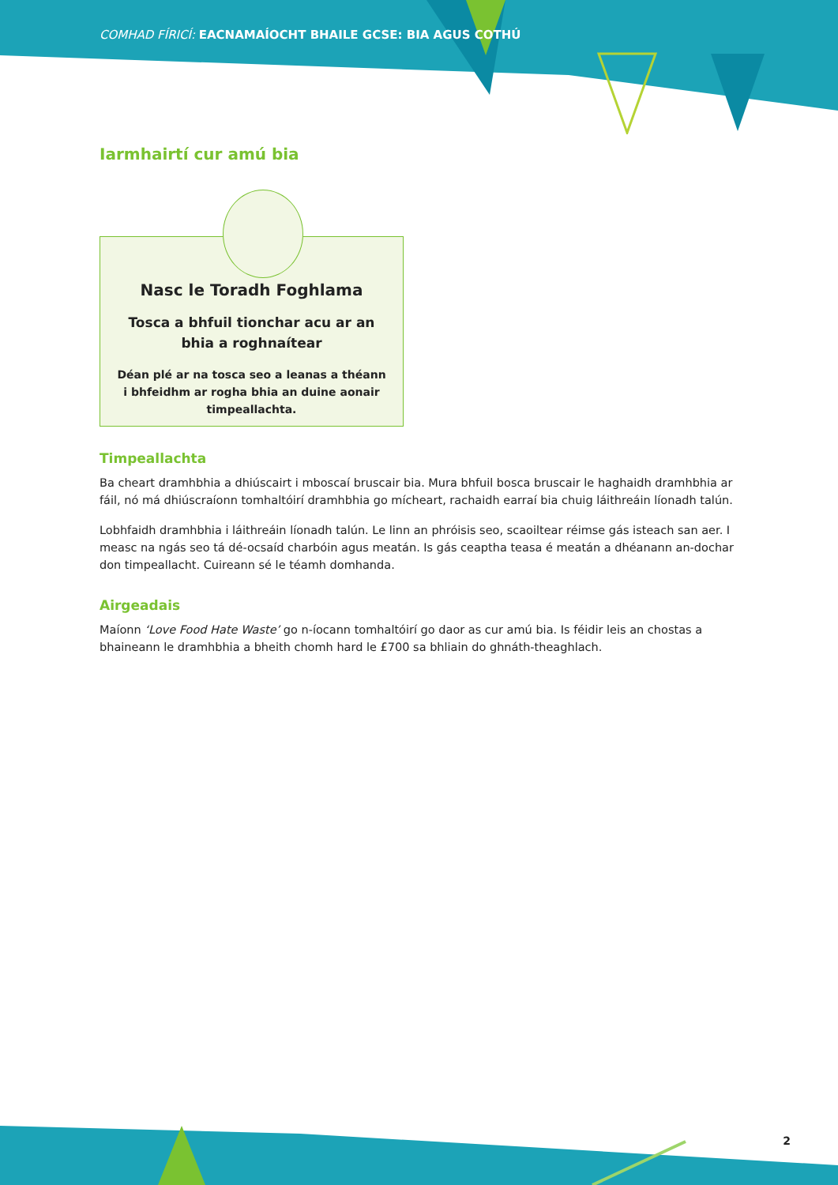COMHAD FÍRICÍ: EACNAMAÍOCHT BHAILE GCSE: BIA AGUS COTHÚ
Iarmhairtí cur amú bia
Nasc le Toradh Foghlama
Tosca a bhfuil tionchar acu ar an bhia a roghnaítear
Déan plé ar na tosca seo a leanas a théann i bhfeidhm ar rogha bhia an duine aonair timpeallachta.
Timpeallachta
Ba cheart dramhbhia a dhiúscairt i mboscaí bruscair bia. Mura bhfuil bosca bruscair le haghaidh dramhbhia ar fáil, nó má dhiúscraíonn tomhaltóirí dramhbhia go mícheart, rachaidh earraí bia chuig láithreáin líonadh talún.
Lobhfaidh dramhbhia i láithreáin líonadh talún. Le linn an phróisis seo, scaoiltear réimse gás isteach san aer. I measc na ngás seo tá dé-ocsaíd charbóin agus meatán. Is gás ceaptha teasa é meatán a dhéanann an-dochar don timpeallacht. Cuireann sé le téamh domhanda.
Airgeadais
Maíonn ‘Love Food Hate Waste’ go n-íocann tomhaltóirí go daor as cur amú bia. Is féidir leis an chostas a bhaineann le dramhbhia a bheith chomh hard le £700 sa bhliain do ghnáth-theaghlach.
2